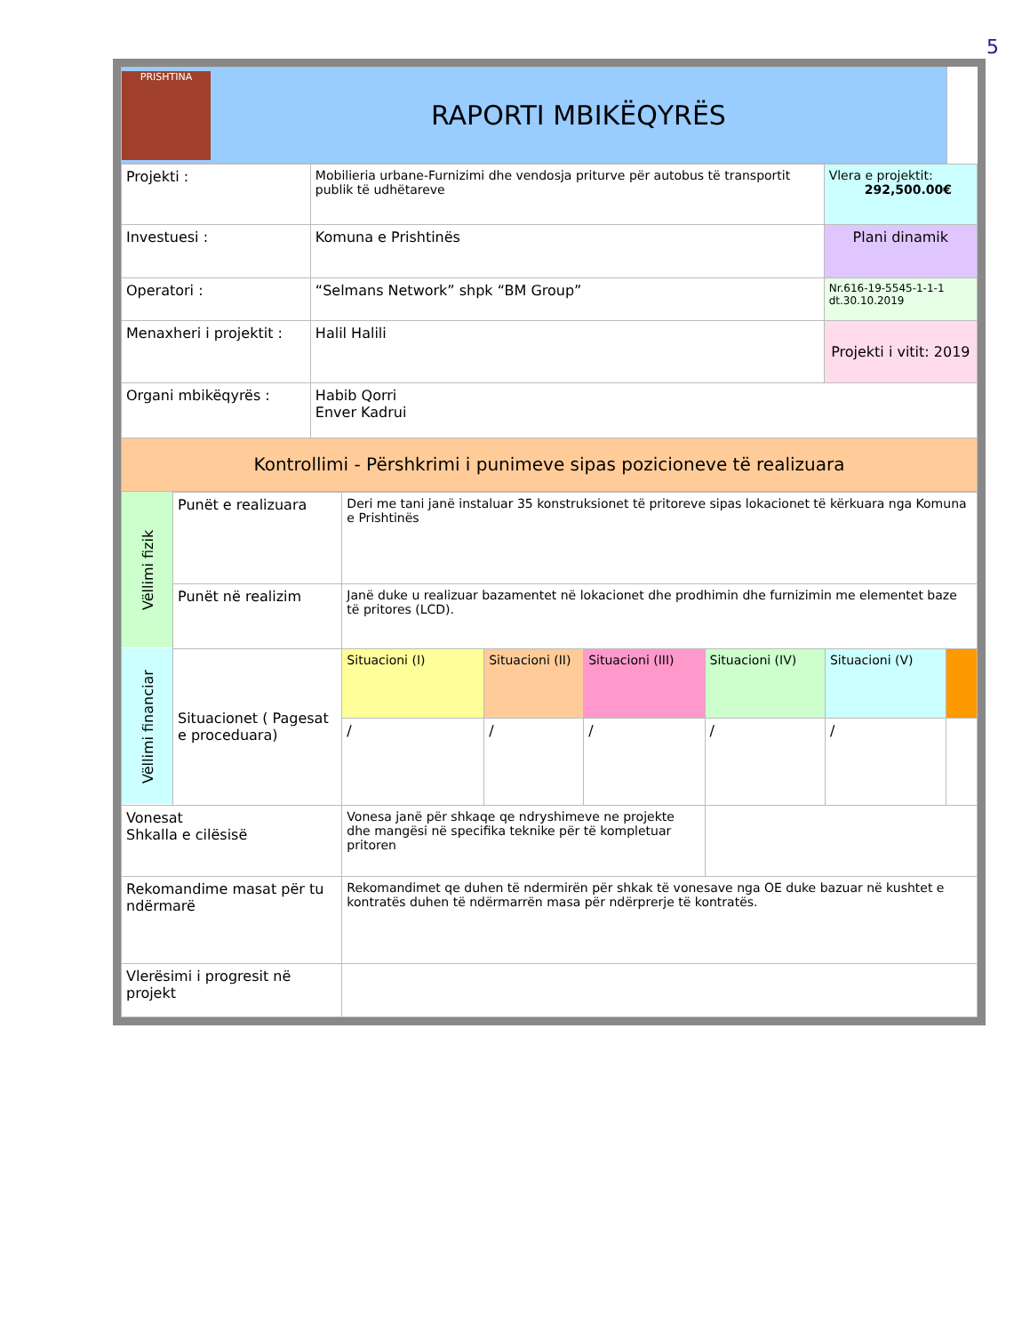5
| PRISHTINA RAPORTI MBIKËQYRËS | |
| Projekti : | Mobilieria urbane-Furnizimi dhe vendosja priturve për autobus të transportit publik të udhëtareve | Vlera e projektit: 292,500.00€ |
| Investuesi : | Komuna e Prishtinës | Plani dinamik |
| Operatori : | “Selmans Network” shpk “BM Group” | Nr.616-19-5545-1-1-1 dt.30.10.2019 |
| Menaxheri i projektit : | Halil Halili | Projekti i vitit: 2019 |
| Organi mbikëqyrës : | Habib Qorri Enver Kadrui | |
| Kontrollimi - Përshkrimi i punimeve sipas pozicioneve të realizuara | | |
| Vëllimi fizik | Punët e realizuara | Deri me tani janë instaluar 35 konstruksionet të pritoreve sipas lokacionet të kërkuara nga Komuna e Prishtinës | | | | | |
| | Punët në realizim | Janë duke u realizuar bazamentet në lokacionet dhe prodhimin dhe furnizimin me elementet baze të pritores (LCD). | | | | | |
| Vëllimi financiar | Situacionet ( Pagesat e proceduara) | Situacioni (I) | Situacioni (II) | Situacioni (III) | Situacioni (IV) | Situacioni (V) | |
| | | / | / | / | / | / | |
| Vonesat Shkalla e cilësisë | | Vonesa janë për shkaqe qe ndryshimeve ne projekte dhe mangësi në specifika teknike për të kompletuar pritoren | | | | | |
| Rekomandime masat për tu ndërmarë | | Rekomandimet qe duhen të ndermirën për shkak të vonesave nga OE duke bazuar në kushtet e kontratës duhen të ndërmarrën masa për ndërprerje të kontratës. | | | | | |
| Vlerësimi i progresit në projekt | | | | | | | |